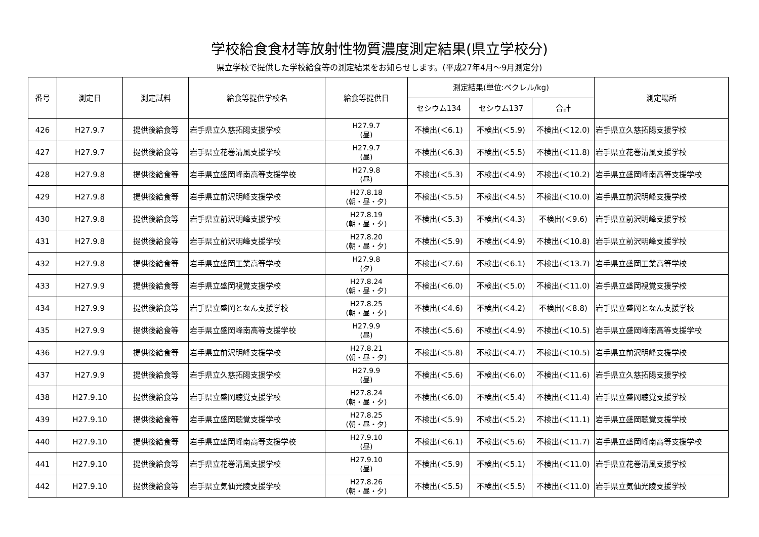学校給食食材等放射性物質濃度測定結果(県立学校分)
県立学校で提供した学校給食等の測定結果をお知らせします。(平成27年4月～9月測定分)
| 番号 | 測定日 | 測定試料 | 給食等提供学校名 | 給食等提供日 | 測定結果(単位:ベクレル/kg) | | | 測定場所 |
| --- | --- | --- | --- | --- | --- | --- | --- | --- |
| | | | | | セシウム134 | セシウム137 | 合計 | |
| 426 | H27.9.7 | 提供後給食等 | 岩手県立久慈拓陽支援学校 | H27.9.7 (昼) | 不検出(＜6.1) | 不検出(＜5.9) | 不検出(＜12.0) | 岩手県立久慈拓陽支援学校 |
| 427 | H27.9.7 | 提供後給食等 | 岩手県立花巻清風支援学校 | H27.9.7 (昼) | 不検出(＜6.3) | 不検出(＜5.5) | 不検出(＜11.8) | 岩手県立花巻清風支援学校 |
| 428 | H27.9.8 | 提供後給食等 | 岩手県立盛岡峰南高等支援学校 | H27.9.8 (昼) | 不検出(＜5.3) | 不検出(＜4.9) | 不検出(＜10.2) | 岩手県立盛岡峰南高等支援学校 |
| 429 | H27.9.8 | 提供後給食等 | 岩手県立前沢明峰支援学校 | H27.8.18 (朝・昼・夕) | 不検出(＜5.5) | 不検出(＜4.5) | 不検出(＜10.0) | 岩手県立前沢明峰支援学校 |
| 430 | H27.9.8 | 提供後給食等 | 岩手県立前沢明峰支援学校 | H27.8.19 (朝・昼・夕) | 不検出(＜5.3) | 不検出(＜4.3) | 不検出(＜9.6) | 岩手県立前沢明峰支援学校 |
| 431 | H27.9.8 | 提供後給食等 | 岩手県立前沢明峰支援学校 | H27.8.20 (朝・昼・夕) | 不検出(＜5.9) | 不検出(＜4.9) | 不検出(＜10.8) | 岩手県立前沢明峰支援学校 |
| 432 | H27.9.8 | 提供後給食等 | 岩手県立盛岡工業高等学校 | H27.9.8 (夕) | 不検出(＜7.6) | 不検出(＜6.1) | 不検出(＜13.7) | 岩手県立盛岡工業高等学校 |
| 433 | H27.9.9 | 提供後給食等 | 岩手県立盛岡視覚支援学校 | H27.8.24 (朝・昼・夕) | 不検出(＜6.0) | 不検出(＜5.0) | 不検出(＜11.0) | 岩手県立盛岡視覚支援学校 |
| 434 | H27.9.9 | 提供後給食等 | 岩手県立盛岡となん支援学校 | H27.8.25 (朝・昼・夕) | 不検出(＜4.6) | 不検出(＜4.2) | 不検出(＜8.8) | 岩手県立盛岡となん支援学校 |
| 435 | H27.9.9 | 提供後給食等 | 岩手県立盛岡峰南高等支援学校 | H27.9.9 (昼) | 不検出(＜5.6) | 不検出(＜4.9) | 不検出(＜10.5) | 岩手県立盛岡峰南高等支援学校 |
| 436 | H27.9.9 | 提供後給食等 | 岩手県立前沢明峰支援学校 | H27.8.21 (朝・昼・夕) | 不検出(＜5.8) | 不検出(＜4.7) | 不検出(＜10.5) | 岩手県立前沢明峰支援学校 |
| 437 | H27.9.9 | 提供後給食等 | 岩手県立久慈拓陽支援学校 | H27.9.9 (昼) | 不検出(＜5.6) | 不検出(＜6.0) | 不検出(＜11.6) | 岩手県立久慈拓陽支援学校 |
| 438 | H27.9.10 | 提供後給食等 | 岩手県立盛岡聴覚支援学校 | H27.8.24 (朝・昼・夕) | 不検出(＜6.0) | 不検出(＜5.4) | 不検出(＜11.4) | 岩手県立盛岡聴覚支援学校 |
| 439 | H27.9.10 | 提供後給食等 | 岩手県立盛岡聴覚支援学校 | H27.8.25 (朝・昼・夕) | 不検出(＜5.9) | 不検出(＜5.2) | 不検出(＜11.1) | 岩手県立盛岡聴覚支援学校 |
| 440 | H27.9.10 | 提供後給食等 | 岩手県立盛岡峰南高等支援学校 | H27.9.10 (昼) | 不検出(＜6.1) | 不検出(＜5.6) | 不検出(＜11.7) | 岩手県立盛岡峰南高等支援学校 |
| 441 | H27.9.10 | 提供後給食等 | 岩手県立花巻清風支援学校 | H27.9.10 (昼) | 不検出(＜5.9) | 不検出(＜5.1) | 不検出(＜11.0) | 岩手県立花巻清風支援学校 |
| 442 | H27.9.10 | 提供後給食等 | 岩手県立気仙光陵支援学校 | H27.8.26 (朝・昼・夕) | 不検出(＜5.5) | 不検出(＜5.5) | 不検出(＜11.0) | 岩手県立気仙光陵支援学校 |